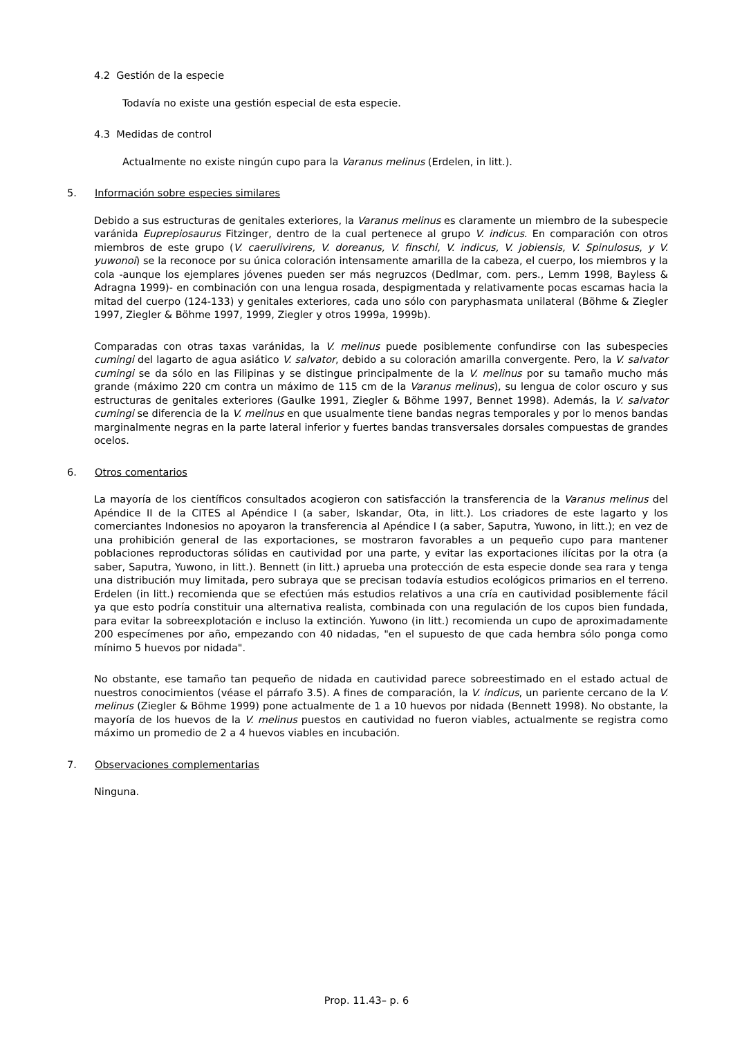4.2 Gestión de la especie
Todavía no existe una gestión especial de esta especie.
4.3 Medidas de control
Actualmente no existe ningún cupo para la Varanus melinus (Erdelen, in litt.).
5. Información sobre especies similares
Debido a sus estructuras de genitales exteriores, la Varanus melinus es claramente un miembro de la subespecie varánida Euprepiosaurus Fitzinger, dentro de la cual pertenece al grupo V. indicus. En comparación con otros miembros de este grupo (V. caerulivirens, V. doreanus, V. finschi, V. indicus, V. jobiensis, V. Spinulosus, y V. yuwonoi) se la reconoce por su única coloración intensamente amarilla de la cabeza, el cuerpo, los miembros y la cola -aunque los ejemplares jóvenes pueden ser más negruzcos (Dedlmar, com. pers., Lemm 1998, Bayless & Adragna 1999)- en combinación con una lengua rosada, despigmentada y relativamente pocas escamas hacia la mitad del cuerpo (124-133) y genitales exteriores, cada uno sólo con paryphasmata unilateral (Böhme & Ziegler 1997, Ziegler & Böhme 1997, 1999, Ziegler y otros 1999a, 1999b).
Comparadas con otras taxas varánidas, la V. melinus puede posiblemente confundirse con las subespecies cumingi del lagarto de agua asiático V. salvator, debido a su coloración amarilla convergente. Pero, la V. salvator cumingi se da sólo en las Filipinas y se distingue principalmente de la V. melinus por su tamaño mucho más grande (máximo 220 cm contra un máximo de 115 cm de la Varanus melinus), su lengua de color oscuro y sus estructuras de genitales exteriores (Gaulke 1991, Ziegler & Böhme 1997, Bennet 1998). Además, la V. salvator cumingi se diferencia de la V. melinus en que usualmente tiene bandas negras temporales y por lo menos bandas marginalmente negras en la parte lateral inferior y fuertes bandas transversales dorsales compuestas de grandes ocelos.
6. Otros comentarios
La mayoría de los científicos consultados acogieron con satisfacción la transferencia de la Varanus melinus del Apéndice II de la CITES al Apéndice I (a saber, Iskandar, Ota, in litt.). Los criadores de este lagarto y los comerciantes Indonesios no apoyaron la transferencia al Apéndice I (a saber, Saputra, Yuwono, in litt.); en vez de una prohibición general de las exportaciones, se mostraron favorables a un pequeño cupo para mantener poblaciones reproductoras sólidas en cautividad por una parte, y evitar las exportaciones ilícitas por la otra (a saber, Saputra, Yuwono, in litt.). Bennett (in litt.) aprueba una protección de esta especie donde sea rara y tenga una distribución muy limitada, pero subraya que se precisan todavía estudios ecológicos primarios en el terreno. Erdelen (in litt.) recomienda que se efectúen más estudios relativos a una cría en cautividad posiblemente fácil ya que esto podría constituir una alternativa realista, combinada con una regulación de los cupos bien fundada, para evitar la sobreexplotación e incluso la extinción. Yuwono (in litt.) recomienda un cupo de aproximadamente 200 especímenes por año, empezando con 40 nidadas, "en el supuesto de que cada hembra sólo ponga como mínimo 5 huevos por nidada".
No obstante, ese tamaño tan pequeño de nidada en cautividad parece sobreestimado en el estado actual de nuestros conocimientos (véase el párrafo 3.5). A fines de comparación, la V. indicus, un pariente cercano de la V. melinus (Ziegler & Böhme 1999) pone actualmente de 1 a 10 huevos por nidada (Bennett 1998). No obstante, la mayoría de los huevos de la V. melinus puestos en cautividad no fueron viables, actualmente se registra como máximo un promedio de 2 a 4 huevos viables en incubación.
7. Observaciones complementarias
Ninguna.
Prop. 11.43– p. 6